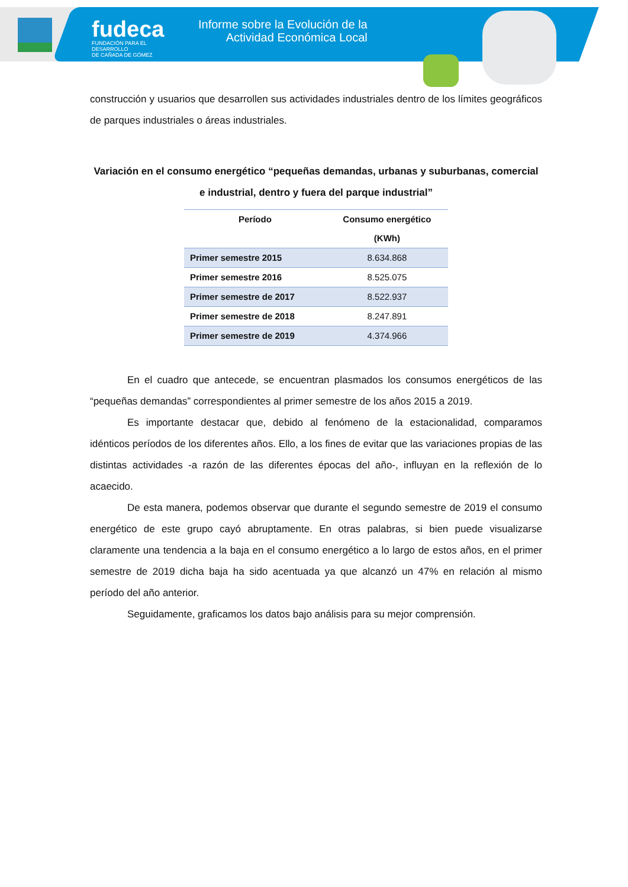fudeca
FUNDACIÓN PARA EL DESARROLLO
DE CAÑADA DE GÓMEZ
Informe sobre la Evolución de la
Actividad Económica Local
construcción y usuarios que desarrollen sus actividades industriales dentro de los límites geográficos de parques industriales o áreas industriales.
Variación en el consumo energético “pequeñas demandas, urbanas y suburbanas, comercial e industrial, dentro y fuera del parque industrial”
| Período | Consumo energético (KWh) |
| --- | --- |
| Primer semestre 2015 | 8.634.868 |
| Primer semestre 2016 | 8.525.075 |
| Primer semestre de 2017 | 8.522.937 |
| Primer semestre de 2018 | 8.247.891 |
| Primer semestre de 2019 | 4.374.966 |
En el cuadro que antecede, se encuentran plasmados los consumos energéticos de las “pequeñas demandas” correspondientes al primer semestre de los años 2015 a 2019.
Es importante destacar que, debido al fenómeno de la estacionalidad, comparamos idénticos períodos de los diferentes años. Ello, a los fines de evitar que las variaciones propias de las distintas actividades -a razón de las diferentes épocas del año-, influyan en la reflexión de lo acaecido.
De esta manera, podemos observar que durante el segundo semestre de 2019 el consumo energético de este grupo cayó abruptamente. En otras palabras, si bien puede visualizarse claramente una tendencia a la baja en el consumo energético a lo largo de estos años, en el primer semestre de 2019 dicha baja ha sido acentuada ya que alcanzó un 47% en relación al mismo período del año anterior.
Seguidamente, graficamos los datos bajo análisis para su mejor comprensión.